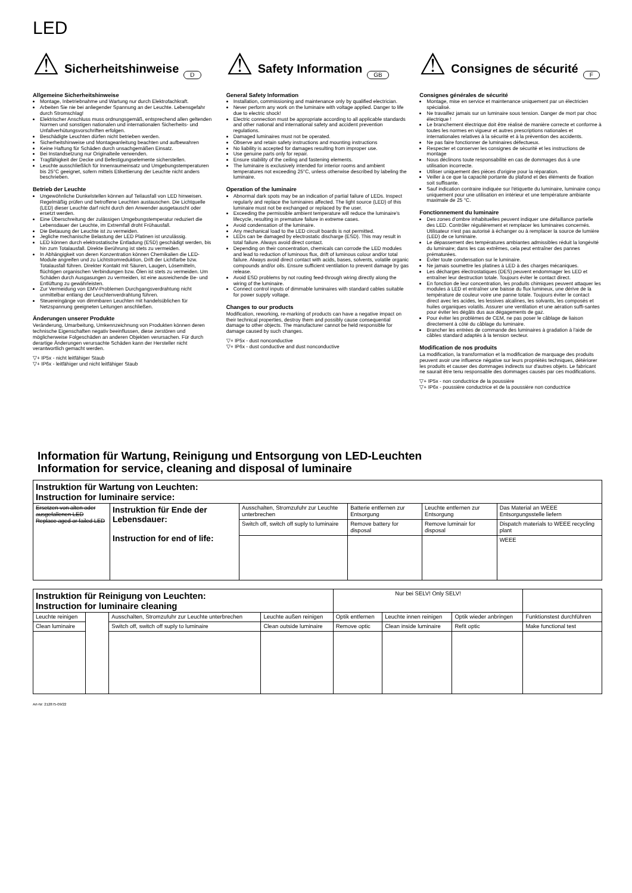LED
⚠
Sicherheitshinweise
D
Allgemeine Sicherheitshinweise
Montage, Inbetriebnahme und Wartung nur durch Elektrofachkraft.
Arbeiten Sie nie bei anliegender Spannung an der Leuchte. Lebensgefahr durch Stromschlag!
Elektrischer Anschluss muss ordnungsgemäß, entsprechend allen geltenden Normen und sonstigen nationalen und internationalen Sicherheits- und Unfallverhütungsvorschriften erfolgen.
Beschädigte Leuchten dürfen nicht betrieben werden.
Sicherheitshinweise und Montageanleitung beachten und aufbewahren
Keine Haftung für Schäden durch unsachgemäßen Einsatz.
Bei Instandsetzung nur Originalteile verwenden.
Tragfähigkeit der Decke und Befestigungselemente sicherstellen.
Leuchte ausschließlich für Innenraumeinsatz und Umgebungstemperaturen bis 25°C geeignet, sofern mittels Etikettierung der Leuchte nicht anders beschrieben.
Betrieb der Leuchte
Ungewöhnliche Dunkelstellen können auf Teilausfall von LED hinweisen. Regelmäßig prüfen und betroffene Leuchten austauschen. Die Lichtquelle (LED) dieser Leuchte darf nicht durch den Anwender ausgetauscht oder ersetzt werden.
Eine Überschreitung der zulässigen Umgebungstemperatur reduziert die Lebensdauer der Leuchte, im Extremfall droht Frühausfall.
Die Betauung der Leuchte ist zu vermeiden.
Jegliche mechanische Belastung der LED Platinen ist unzulässig.
LED können durch elektrostatische Entladung (ESD) geschädigt werden, bis hin zum Totalausfall. Direkte Berührung ist stets zu vermeiden.
In Abhängigkeit von deren Konzentration können Chemikalien die LED-Module angreifen und zu Lichtstromreduktion, Drift der Lichtfarbe bzw. Totalausfall führen. Direkter Kontakt mit Säuren, Laugen, Lösemitteln, flüchtigen organischen Verbindungen bzw. Ölen ist stets zu vermeiden. Um Schäden durch Ausgasungen zu vermeiden, ist eine ausreichende Be- und Entlüftung zu gewährleisten.
Zur Vermeidung von EMV-Problemen Durchgangsverdrahtung nicht unmittelbar entlang der Leuchtenverdrahtung führen.
Steuereingänge von dimmbaren Leuchten mit handelsüblichen für Netzspannung geeigneten Leitungen anschließen.
Änderungen unserer Produkte
Veränderung, Umarbeitung, Umkennzeichnung von Produkten können deren technische Eigenschaften negativ beeinflussen, diese zerstören und möglicherweise Folgeschäden an anderen Objekten verursachen. Für durch derartige Änderungen verursachte Schäden kann der Hersteller nicht verantwortlich gemacht werden.
▽+ IP5x - nicht leitfähiger Staub
▽+ IP6x - leitfähiger und nicht leitfähiger Staub
⚠
Safety Information
GB
General Safety Information
Installation, commissioning and maintenance only by qualified electrician.
Never perform any work on the luminaire with voltage applied. Danger to life due to electric shock!
Electric connection must be appropriate according to all applicable standards and other national and international safety and accident prevention regulations.
Damaged luminaires must not be operated.
Observe and retain safety instructions and mounting instructions
No liability is accepted for damages resulting from improper use.
Use genuine parts only for repair.
Ensure stability of the ceiling and fastening elements.
The luminaire is exclusively intended for interior rooms and ambient temperatures not exceeding 25°C, unless otherwise described by labeling the luminaire.
Operation of the luminaire
Abnormal dark spots may be an indication of partial failure of LEDs. Inspect regularly and replace the luminaires affected. The light source (LED) of this luminaire must not be exchanged or replaced by the user.
Exceeding the permissible ambient temperature will reduce the luminaire's lifecycle, resulting in premature failure in extreme cases.
Avoid condensation of the luminaire.
Any mechanical load to the LED circuit boards is not permitted.
LEDs can be damaged by electrostatic discharge (ESD). This may result in total failure. Always avoid direct contact.
Depending on their concentration, chemicals can corrode the LED modules and lead to reduction of luminous flux, drift of luminous colour and/or total failure. Always avoid direct contact with acids, bases, solvents, volatile organic compounds and/or oils. Ensure sufficient ventilation to prevent damage by gas release.
Avoid ESD problems by not routing feed-through wiring directly along the wiring of the luminaire.
Connect control inputs of dimmable luminaires with standard cables suitable for power supply voltage.
Changes to our products
Modification, reworking, re-marking of products can have a negative impact on their technical properties, destroy them and possibly cause consequential damage to other objects. The manufacturer cannot be held responsible for damage caused by such changes.
▽+ IP5x - dust nonconductive
▽+ IP6x - dust conductive and dust nonconductive
⚠
Consignes de sécurité
F
Consignes générales de sécurité
Montage, mise en service et maintenance uniquement par un électricien spécialisé.
Ne travaillez jamais sur un luminaire sous tension. Danger de mort par choc électrique !
Le branchement électrique doit être réalisé de manière correcte et conforme à toutes les normes en vigueur et autres prescriptions nationales et internationales relatives à la sécurité et à la prévention des accidents.
Ne pas faire fonctionner de luminaires défectueux.
Respecter et conserver les consignes de sécurité et les instructions de montage
Nous déclinons toute responsabilité en cas de dommages dus à une utilisation incorrecte.
Utiliser uniquement des pièces d'origine pour la réparation.
Veiller à ce que la capacité portante du plafond et des éléments de fixation soit suffisante.
Sauf indication contraire indiquée sur l'étiquette du luminaire, luminaire conçu uniquement pour une utilisation en intérieur et une température ambiante maximale de 25 °C.
Fonctionnement du luminaire
Des zones d'ombre inhabituelles peuvent indiquer une défaillance partielle des LED. Contrôler régulièrement et remplacer les luminaires concernés. Utilisateur n'est pas autorisé à échanger ou à remplacer la source de lumière (LED) de ce luminaire.
Le dépassement des températures ambiantes admissibles réduit la longévité du luminaire; dans les cas extrêmes, cela peut entraîner des pannes prématurées.
Éviter toute condensation sur le luminaire.
Ne jamais soumettre les platines à LED à des charges mécaniques.
Les décharges électrostatiques (DES) peuvent endommager les LED et entraîner leur destruction totale. Toujours éviter le contact direct.
En fonction de leur concentration, les produits chimiques peuvent attaquer les modules à LED et entraîner une baisse du flux lumineux, une dérive de la température de couleur voire une panne totale. Toujours éviter le contact direct avec les acides, les lessives alcalines, les solvants, les composés et huiles organiques volatils. Assurer une ventilation et une aération suffi-santes pour éviter les dégâts dus aux dégagements de gaz.
Pour éviter les problèmes de CEM, ne pas poser le câblage de liaison directement à côté du câblage du luminaire.
Brancher les entrées de commande des luminaires à gradation à l'aide de câbles standard adaptés à la tension secteur.
Modification de nos produits
La modification, la transformation et la modification de marquage des produits peuvent avoir une influence négative sur leurs propriétés techniques, détériorer les produits et causer des dommages indirects sur d'autres objets. Le fabricant ne saurait être tenu responsable des dommages causés par ces modifications.
▽+ IP5x - non conductrice de la poussière
▽+ IP6x - poussière conductrice et de la poussière non conductrice
Information für Wartung, Reinigung und Entsorgung von LED-Leuchten
Information for service, cleaning and disposal of luminaire
| Instruktion für Wartung von Leuchten: Instruction for luminaire service: | | | | | |
| Ersetzen von alten oder ausgefallenen LED Replace aged or failed LED | Instruktion für Ende der Lebensdauer: Instruction for end of life: | Ausschalten, Stromzufuhr zur Leuchte unterbrechen | Batterie entfernen zur Entsorgung | Leuchte entfernen zur Entsorgung | Das Material an WEEE Entsorgungsstelle liefern |
| | | Switch off, switch off suply to luminaire | Remove battery for disposal | Remove luminair for disposal | Dispatch materials to WEEE recycling plant |
| | | | | | WEEE |
| Instruktion für Reinigung von Leuchten: Instruction for luminaire cleaning | | | | Nur bei SELV! Only SELV! | | | |
| Leuchte reinigen | | Ausschalten, Stromzufuhr zur Leuchte unterbrechen | Leuchte außen reinigen | Optik entfernen | Leuchte innen reinigen | Optik wieder anbringen | Funktionstest durchführen |
| Clean luminaire | | Switch off, switch off suply to luminaire | Clean outside luminaire | Remove optic | Clean inside luminaire | Refit optic | Make functional test |
Art-Nr: 212875-09/22